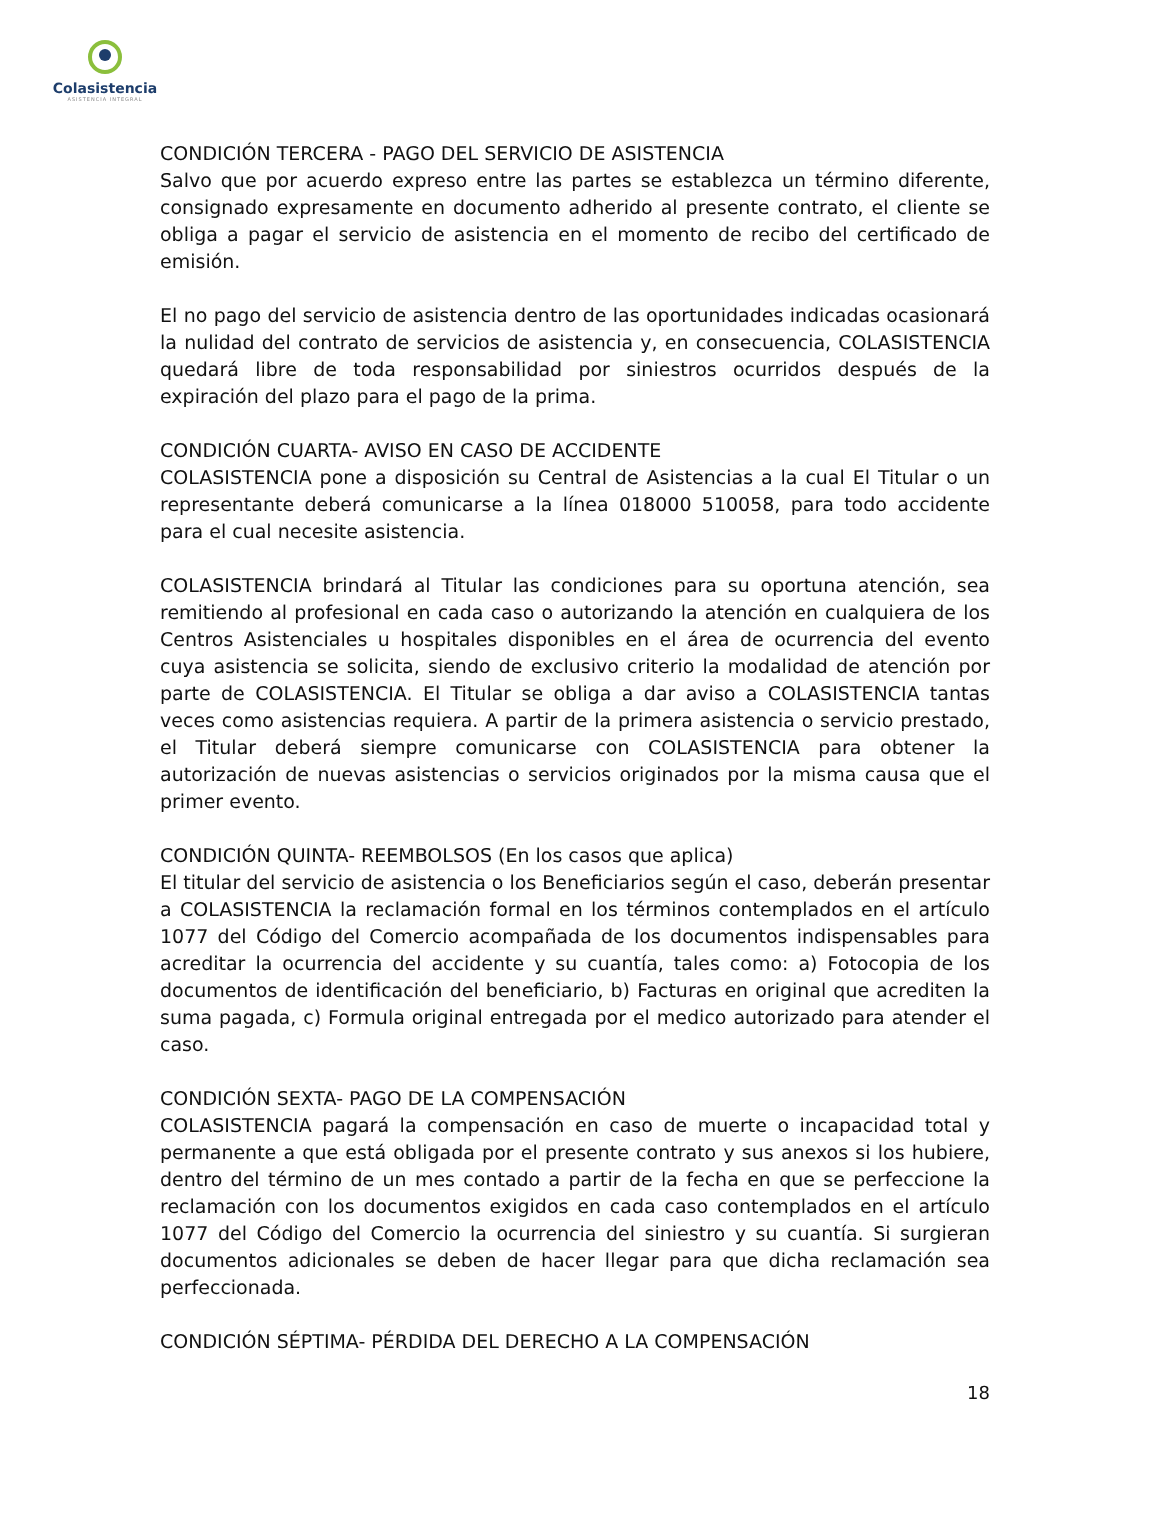Colasistencia
ASISTENCIA INTEGRAL
CONDICIÓN TERCERA - PAGO DEL SERVICIO DE ASISTENCIA
Salvo que por acuerdo expreso entre las partes se establezca un término diferente, consignado expresamente en documento adherido al presente contrato, el cliente se obliga a pagar el servicio de asistencia en el momento de recibo del certificado de emisión.
El no pago del servicio de asistencia dentro de las oportunidades indicadas ocasionará la nulidad del contrato de servicios de asistencia y, en consecuencia, COLASISTENCIA quedará libre de toda responsabilidad por siniestros ocurridos después de la expiración del plazo para el pago de la prima.
CONDICIÓN CUARTA- AVISO EN CASO DE ACCIDENTE
COLASISTENCIA pone a disposición su Central de Asistencias a la cual El Titular o un representante deberá comunicarse a la línea 018000 510058, para todo accidente para el cual necesite asistencia.
COLASISTENCIA brindará al Titular las condiciones para su oportuna atención, sea remitiendo al profesional en cada caso o autorizando la atención en cualquiera de los Centros Asistenciales u hospitales disponibles en el área de ocurrencia del evento cuya asistencia se solicita, siendo de exclusivo criterio la modalidad de atención por parte de COLASISTENCIA. El Titular se obliga a dar aviso a COLASISTENCIA tantas veces como asistencias requiera. A partir de la primera asistencia o servicio prestado, el Titular deberá siempre comunicarse con COLASISTENCIA para obtener la autorización de nuevas asistencias o servicios originados por la misma causa que el primer evento.
CONDICIÓN QUINTA- REEMBOLSOS (En los casos que aplica)
El titular del servicio de asistencia o los Beneficiarios según el caso, deberán presentar a COLASISTENCIA la reclamación formal en los términos contemplados en el artículo 1077 del Código del Comercio acompañada de los documentos indispensables para acreditar la ocurrencia del accidente y su cuantía, tales como: a) Fotocopia de los documentos de identificación del beneficiario, b) Facturas en original que acrediten la suma pagada, c) Formula original entregada por el medico autorizado para atender el caso.
CONDICIÓN SEXTA- PAGO DE LA COMPENSACIÓN
COLASISTENCIA pagará la compensación en caso de muerte o incapacidad total y permanente a que está obligada por el presente contrato y sus anexos si los hubiere, dentro del término de un mes contado a partir de la fecha en que se perfeccione la reclamación con los documentos exigidos en cada caso contemplados en el artículo 1077 del Código del Comercio la ocurrencia del siniestro y su cuantía. Si surgieran documentos adicionales se deben de hacer llegar para que dicha reclamación sea perfeccionada.
CONDICIÓN SÉPTIMA- PÉRDIDA DEL DERECHO A LA COMPENSACIÓN
18